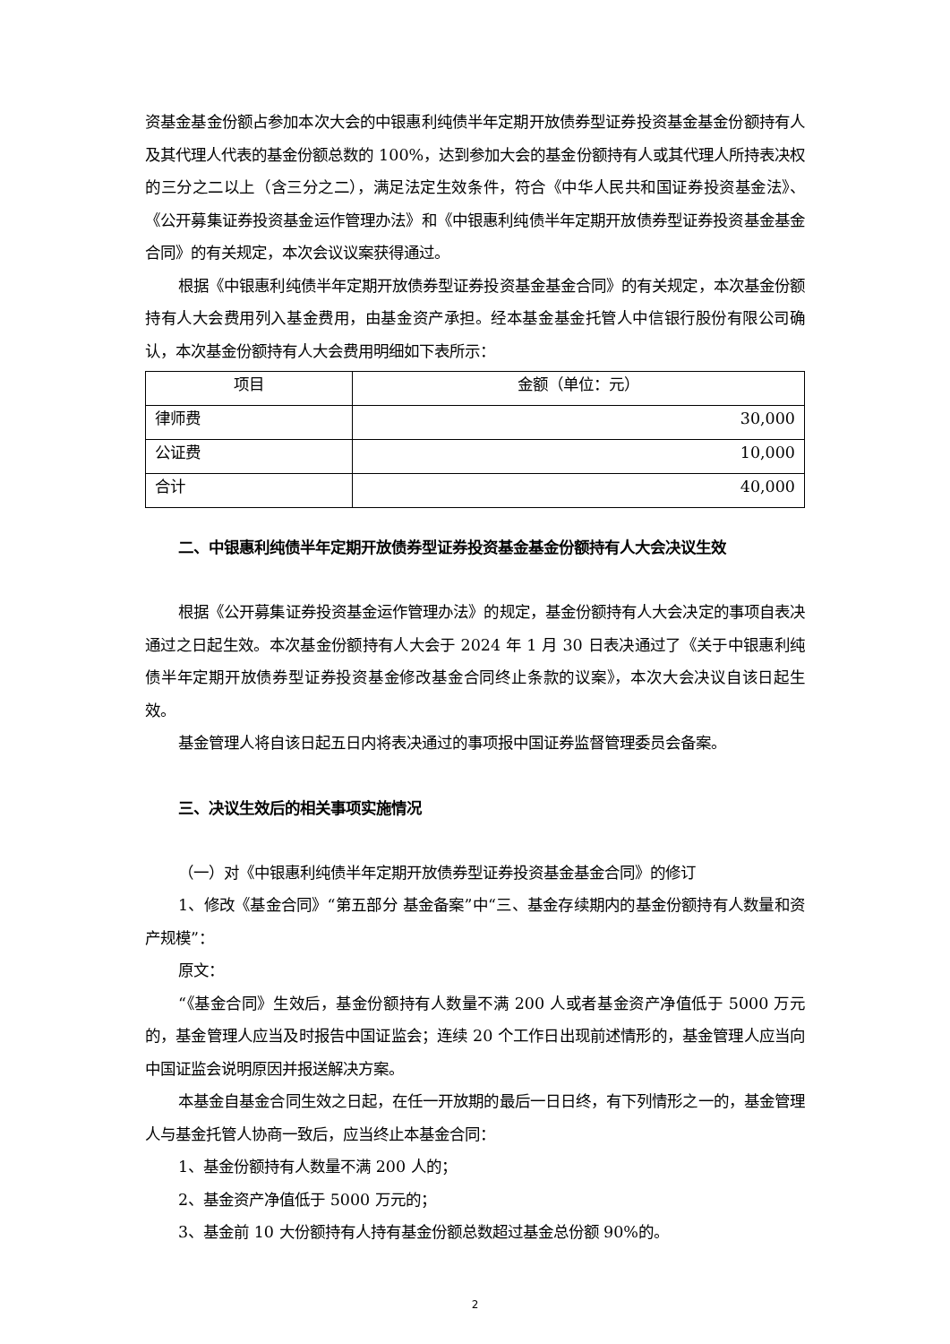资基金基金份额占参加本次大会的中银惠利纯债半年定期开放债券型证券投资基金基金份额持有人及其代理人代表的基金份额总数的 100%，达到参加大会的基金份额持有人或其代理人所持表决权的三分之二以上（含三分之二），满足法定生效条件，符合《中华人民共和国证券投资基金法》、《公开募集证券投资基金运作管理办法》和《中银惠利纯债半年定期开放债券型证券投资基金基金合同》的有关规定，本次会议议案获得通过。
根据《中银惠利纯债半年定期开放债券型证券投资基金基金合同》的有关规定，本次基金份额持有人大会费用列入基金费用，由基金资产承担。经本基金基金托管人中信银行股份有限公司确认，本次基金份额持有人大会费用明细如下表所示：
| 项目 | 金额（单位：元） |
| --- | --- |
| 律师费 | 30,000 |
| 公证费 | 10,000 |
| 合计 | 40,000 |
二、中银惠利纯债半年定期开放债券型证券投资基金基金份额持有人大会决议生效
根据《公开募集证券投资基金运作管理办法》的规定，基金份额持有人大会决定的事项自表决通过之日起生效。本次基金份额持有人大会于 2024 年 1 月 30 日表决通过了《关于中银惠利纯债半年定期开放债券型证券投资基金修改基金合同终止条款的议案》，本次大会决议自该日起生效。
基金管理人将自该日起五日内将表决通过的事项报中国证券监督管理委员会备案。
三、决议生效后的相关事项实施情况
（一）对《中银惠利纯债半年定期开放债券型证券投资基金基金合同》的修订
1、修改《基金合同》“第五部分 基金备案”中“三、基金存续期内的基金份额持有人数量和资产规模”：
原文：
“《基金合同》生效后，基金份额持有人数量不满 200 人或者基金资产净值低于 5000 万元的，基金管理人应当及时报告中国证监会；连续 20 个工作日出现前述情形的，基金管理人应当向中国证监会说明原因并报送解决方案。
本基金自基金合同生效之日起，在任一开放期的最后一日日终，有下列情形之一的，基金管理人与基金托管人协商一致后，应当终止本基金合同：
1、基金份额持有人数量不满 200 人的；
2、基金资产净值低于 5000 万元的；
3、基金前 10 大份额持有人持有基金份额总数超过基金总份额 90%的。
2